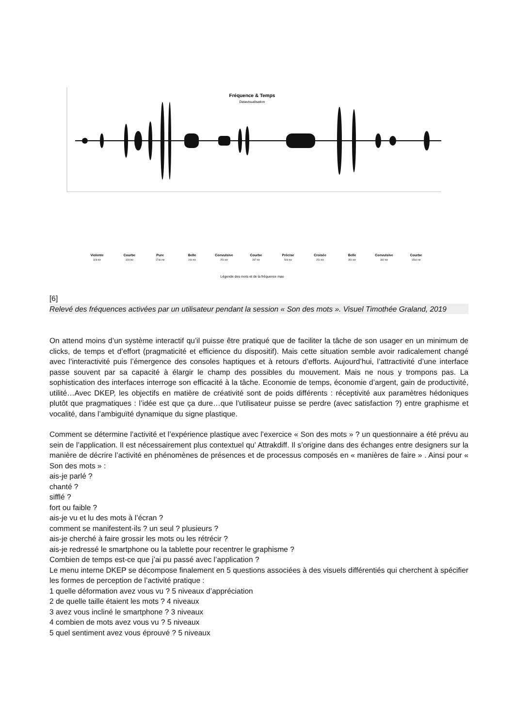Fréquence & Temps
Datavisualisation
Violente
Courbe
Pure
Belle
Convulsive
Courbe
Précise
Croisée
Belle
Convulsive
Courbe
328 Hz
328 Hz
1746 Hz
240 Hz
251 Hz
287 Hz
509 Hz
251 Hz
351 Hz
392 Hz
1564 Hz
Légende des mots et de la fréquence max
[6]
Relevé des fréquences activées par un utilisateur pendant la session « Son des mots ». Visuel Timothée Graland, 2019
On attend moins d’un système interactif qu’il puisse être pratiqué que de faciliter la tâche de son usager en un minimum de clicks, de temps et d’effort (pragmaticité et efficience du dispositif). Mais cette situation semble avoir radicalement changé avec l’interactivité puis l’émergence des consoles haptiques et à retours d’efforts. Aujourd’hui, l’attractivité d’une interface passe souvent par sa capacité à élargir le champ des possibles du mouvement. Mais ne nous y trompons pas. La sophistication des interfaces interroge son efficacité à la tâche. Economie de temps, économie d’argent, gain de productivité, utilité…Avec DKEP, les objectifs en matière de créativité sont de poids différents : réceptivité aux paramètres hédoniques plutôt que pragmatiques : l’idée est que ça dure…que l’utilisateur puisse se perdre (avec satisfaction ?) entre graphisme et vocalité, dans l’ambiguïté dynamique du signe plastique.
Comment se détermine l’activité et l’expérience plastique avec l’exercice « Son des mots » ? un questionnaire a été prévu au sein de l’application. Il est nécessairement plus contextuel qu’ Attrakdiff. Il s’origine dans des échanges entre designers sur la manière de décrire l’activité en phénomènes de présences et de processus composés en « manières de faire » . Ainsi pour « Son des mots » :
ais-je parlé ?
chanté ?
sifflé ?
fort ou faible ?
ais-je vu et lu des mots à l’écran ?
comment se manifestent-ils ? un seul ? plusieurs ?
ais-je cherché à faire grossir les mots ou les rétrécir ?
ais-je redressé le smartphone ou la tablette pour recentrer le graphisme ?
Combien de temps est-ce que j’ai pu passé avec l’application ?
Le menu interne DKEP se décompose finalement en 5 questions associées à des visuels différentiés qui cherchent à spécifier les formes de perception de l’activité pratique :
1 quelle déformation avez vous vu ? 5 niveaux d’appréciation
2 de quelle taille étaient les mots ? 4 niveaux
3 avez vous incliné le smartphone ? 3 niveaux
4 combien de mots avez vous vu ? 5 niveaux
5 quel sentiment avez vous éprouvé ? 5 niveaux